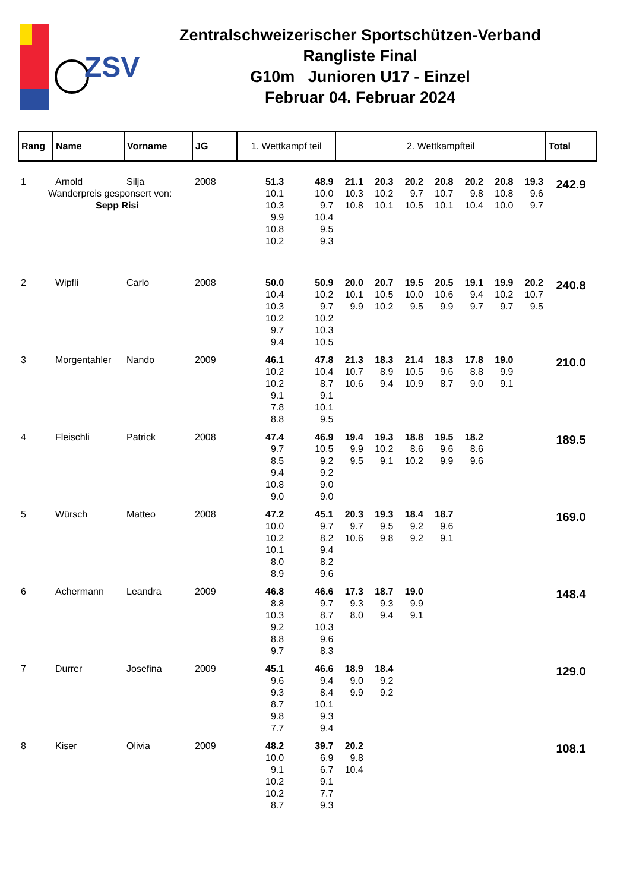ZSV
Zentralschweizerischer Sportschützen-Verband
Rangliste Final
G10m Junioren U17 - Einzel
Februar 04. Februar 2024
| Rang | Name | Vorname | JG | 1. Wettkampf teil | | 2. Wettkampfteil | | | | | | | Total |
| --- | --- | --- | --- | --- | --- | --- | --- | --- | --- | --- | --- | --- | --- |
| 1 | Arnold | Silja | 2008 | 51.3 10.1 10.3 9.9 10.8 10.2 | 48.9 10.0 9.7 10.4 9.5 9.3 | 21.1 10.3 10.8 | 20.3 10.2 10.1 | 20.2 9.7 10.5 | 20.8 10.7 10.1 | 20.2 9.8 10.4 | 20.8 10.8 10.0 | 19.3 9.6 9.7 | 242.9 |
| Wanderpreis gesponsert von: Sepp Risi | | | | | | | | | | | | | |
| 2 | Wipfli | Carlo | 2008 | 50.0 10.4 10.3 10.2 9.7 9.4 | 50.9 10.2 9.7 10.2 10.3 10.5 | 20.0 10.1 9.9 | 20.7 10.5 10.2 | 19.5 10.0 9.5 | 20.5 10.6 9.9 | 19.1 9.4 9.7 | 19.9 10.2 9.7 | 20.2 10.7 9.5 | 240.8 |
| 3 | Morgentahler | Nando | 2009 | 46.1 10.2 10.2 9.1 7.8 8.8 | 47.8 10.4 8.7 9.1 10.1 9.5 | 21.3 10.7 10.6 | 18.3 8.9 9.4 | 21.4 10.5 10.9 | 18.3 9.6 8.7 | 17.8 8.8 9.0 | 19.0 9.9 9.1 | | 210.0 |
| 4 | Fleischli | Patrick | 2008 | 47.4 9.7 8.5 9.4 10.8 9.0 | 46.9 10.5 9.2 9.2 9.0 9.0 | 19.4 9.9 9.5 | 19.3 10.2 9.1 | 18.8 8.6 10.2 | 19.5 9.6 9.9 | 18.2 8.6 9.6 | | | 189.5 |
| 5 | Würsch | Matteo | 2008 | 47.2 10.0 10.2 10.1 8.0 8.9 | 45.1 9.7 8.2 9.4 8.2 9.6 | 20.3 9.7 10.6 | 19.3 9.5 9.8 | 18.4 9.2 9.2 | 18.7 9.6 9.1 | | | | 169.0 |
| 6 | Achermann | Leandra | 2009 | 46.8 8.8 10.3 9.2 8.8 9.7 | 46.6 9.7 8.7 10.3 9.6 8.3 | 17.3 9.3 8.0 | 18.7 9.3 9.4 | 19.0 9.9 9.1 | | | | | 148.4 |
| 7 | Durrer | Josefina | 2009 | 45.1 9.6 9.3 8.7 9.8 7.7 | 46.6 9.4 8.4 10.1 9.3 9.4 | 18.9 9.0 9.9 | 18.4 9.2 9.2 | | | | | | 129.0 |
| 8 | Kiser | Olivia | 2009 | 48.2 10.0 9.1 10.2 10.2 8.7 | 39.7 6.9 6.7 9.1 7.7 9.3 | 20.2 9.8 10.4 | | | | | | | 108.1 |